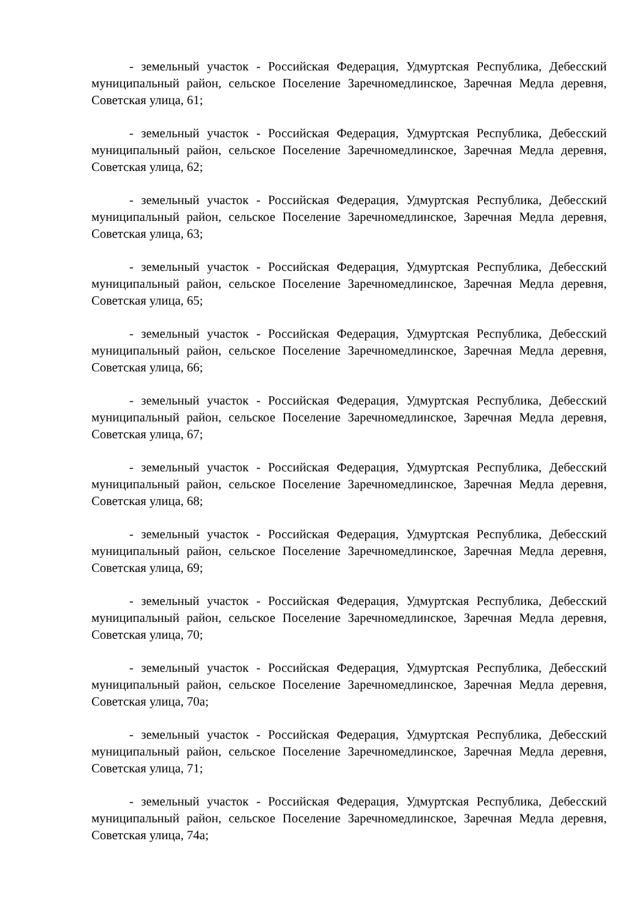- земельный участок - Российская Федерация, Удмуртская Республика, Дебесский муниципальный район, сельское Поселение Заречномедлинское, Заречная Медла деревня, Советская улица, 61;
- земельный участок - Российская Федерация, Удмуртская Республика, Дебесский муниципальный район, сельское Поселение Заречномедлинское, Заречная Медла деревня, Советская улица, 62;
- земельный участок - Российская Федерация, Удмуртская Республика, Дебесский муниципальный район, сельское Поселение Заречномедлинское, Заречная Медла деревня, Советская улица, 63;
- земельный участок - Российская Федерация, Удмуртская Республика, Дебесский муниципальный район, сельское Поселение Заречномедлинское, Заречная Медла деревня, Советская улица, 65;
- земельный участок - Российская Федерация, Удмуртская Республика, Дебесский муниципальный район, сельское Поселение Заречномедлинское, Заречная Медла деревня, Советская улица, 66;
- земельный участок - Российская Федерация, Удмуртская Республика, Дебесский муниципальный район, сельское Поселение Заречномедлинское, Заречная Медла деревня, Советская улица, 67;
- земельный участок - Российская Федерация, Удмуртская Республика, Дебесский муниципальный район, сельское Поселение Заречномедлинское, Заречная Медла деревня, Советская улица, 68;
- земельный участок - Российская Федерация, Удмуртская Республика, Дебесский муниципальный район, сельское Поселение Заречномедлинское, Заречная Медла деревня, Советская улица, 69;
- земельный участок - Российская Федерация, Удмуртская Республика, Дебесский муниципальный район, сельское Поселение Заречномедлинское, Заречная Медла деревня, Советская улица, 70;
- земельный участок - Российская Федерация, Удмуртская Республика, Дебесский муниципальный район, сельское Поселение Заречномедлинское, Заречная Медла деревня, Советская улица, 70а;
- земельный участок - Российская Федерация, Удмуртская Республика, Дебесский муниципальный район, сельское Поселение Заречномедлинское, Заречная Медла деревня, Советская улица, 71;
- земельный участок - Российская Федерация, Удмуртская Республика, Дебесский муниципальный район, сельское Поселение Заречномедлинское, Заречная Медла деревня, Советская улица, 74а;